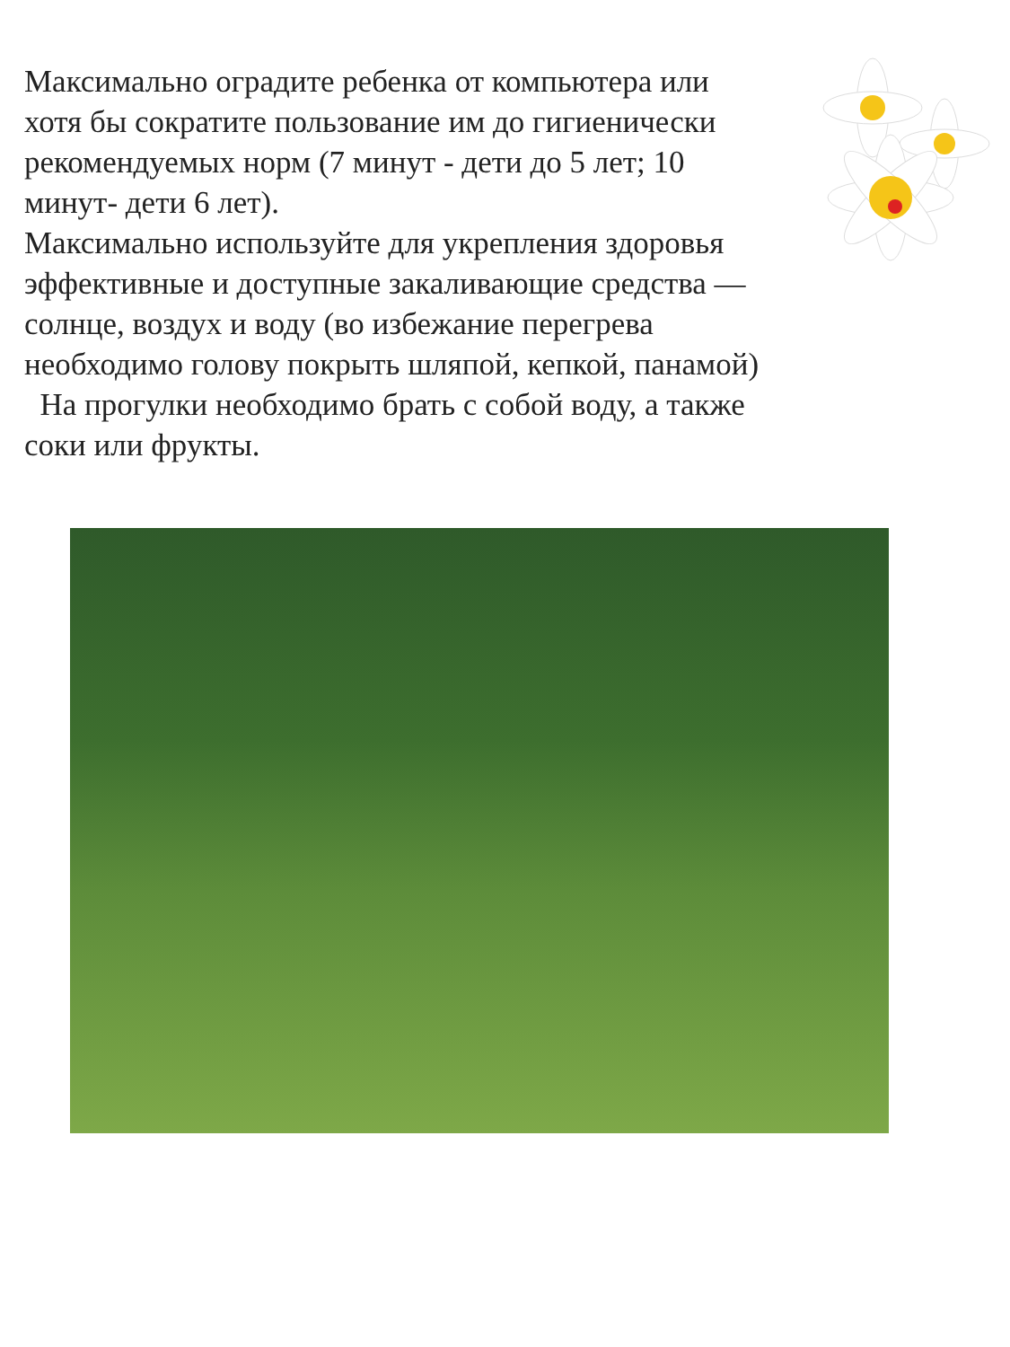Максимально оградите ребенка от компьютера или хотя бы сократите пользование им до гигиенически рекомендуемых норм (7 минут - дети до 5 лет; 10 минут- дети 6 лет).
Максимально используйте для укрепления здоровья эффективные и доступные закаливающие средства — солнце, воздух и воду (во избежание перегрева необходимо голову покрыть шляпой, кепкой, панамой)
На прогулки необходимо брать с собой воду, а также соки или фрукты.